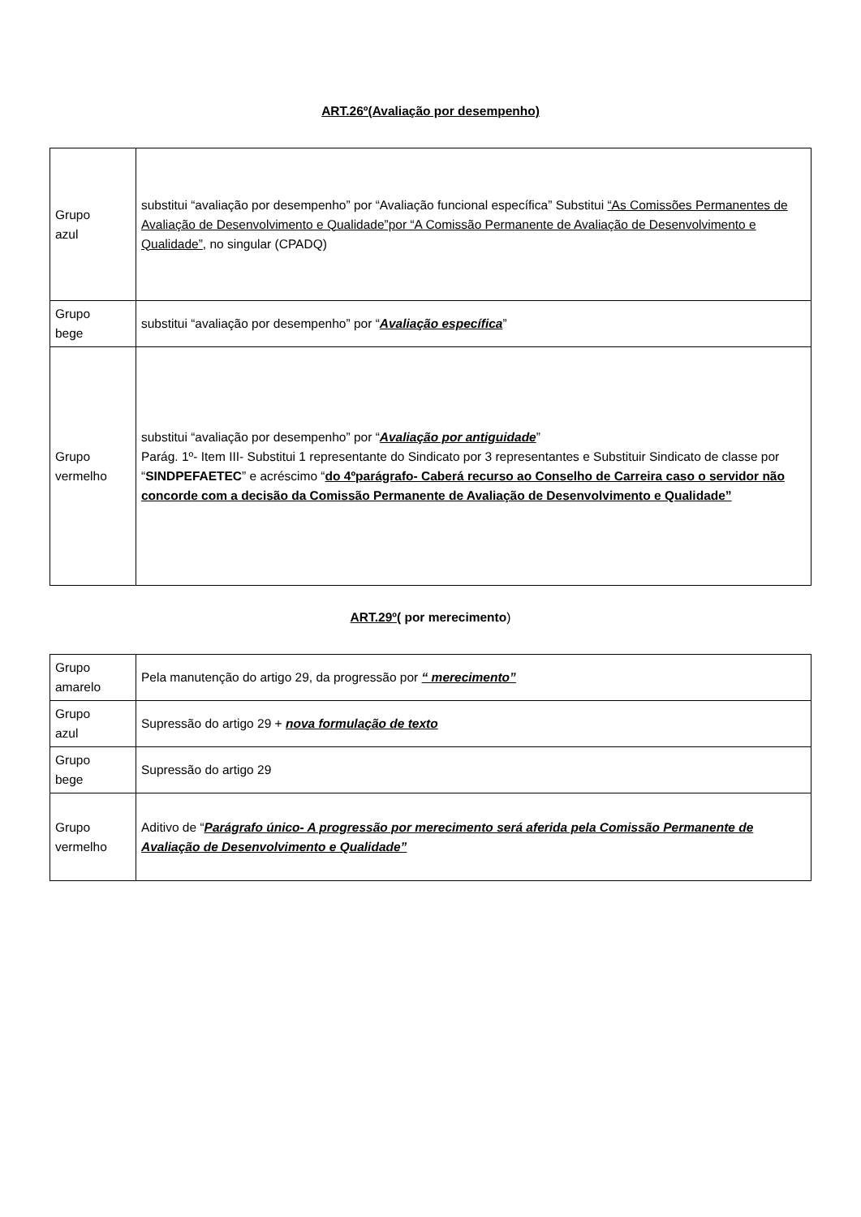ART.26º(Avaliação por desempenho)
| Grupo azul | substitui “avaliação por desempenho” por “Avaliação funcional específica” Substitui “As Comissões Permanentes de Avaliação de Desenvolvimento e Qualidade”por “A Comissão Permanente de Avaliação de Desenvolvimento e Qualidade” , no singular (CPADQ) |
| Grupo bege | substitui “avaliação por desempenho” por “ Avaliação específica ” |
| Grupo vermelho | substitui “avaliação por desempenho” por “ Avaliação por antiguidade ” Parág. 1º- Item III- Substitui 1 representante do Sindicato por 3 representantes e Substituir Sindicato de classe por “ SINDPEFAETEC ” e acréscimo “ do 4ºparágrafo- Caberá recurso ao Conselho de Carreira caso o servidor não concorde com a decisão da Comissão Permanente de Avaliação de Desenvolvimento e Qualidade” |
ART.29º( por merecimento)
| Grupo amarelo | Pela manutenção do artigo 29, da progressão por “ merecimento” |
| Grupo azul | Supressão do artigo 29 + nova formulação de texto |
| Grupo bege | Supressão do artigo 29 |
| Grupo vermelho | Aditivo de “ Parágrafo único- A progressão por merecimento será aferida pela Comissão Permanente de Avaliação de Desenvolvimento e Qualidade” |